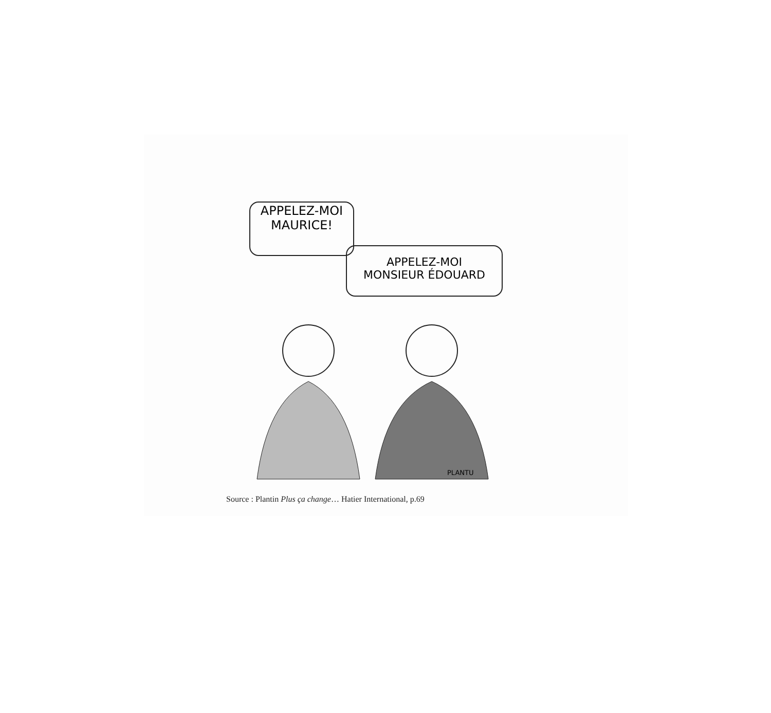APPELEZ-MOI
MAURICE!
APPELEZ-MOI
MONSIEUR ÉDOUARD
PLANTU
Source : Plantin Plus ça change… Hatier International, p.69